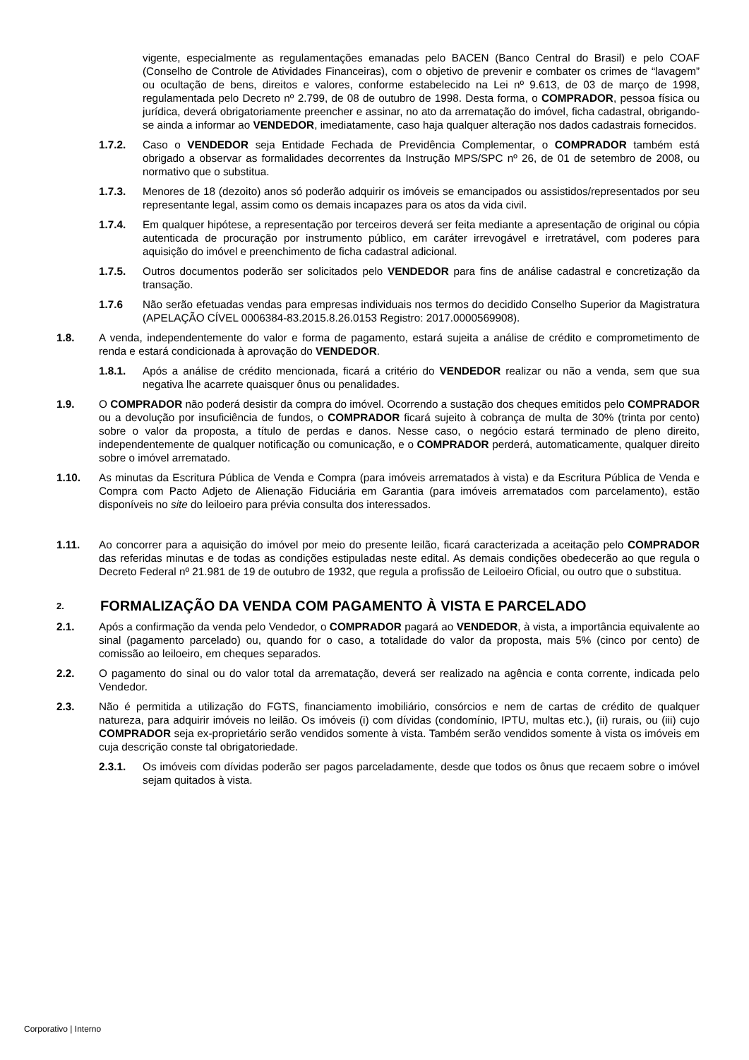vigente, especialmente as regulamentações emanadas pelo BACEN (Banco Central do Brasil) e pelo COAF (Conselho de Controle de Atividades Financeiras), com o objetivo de prevenir e combater os crimes de “lavagem” ou ocultação de bens, direitos e valores, conforme estabelecido na Lei nº 9.613, de 03 de março de 1998, regulamentada pelo Decreto nº 2.799, de 08 de outubro de 1998. Desta forma, o COMPRADOR, pessoa física ou jurídica, deverá obrigatoriamente preencher e assinar, no ato da arrematação do imóvel, ficha cadastral, obrigando-se ainda a informar ao VENDEDOR, imediatamente, caso haja qualquer alteração nos dados cadastrais fornecidos.
1.7.2. Caso o VENDEDOR seja Entidade Fechada de Previdência Complementar, o COMPRADOR também está obrigado a observar as formalidades decorrentes da Instrução MPS/SPC nº 26, de 01 de setembro de 2008, ou normativo que o substitua.
1.7.3. Menores de 18 (dezoito) anos só poderão adquirir os imóveis se emancipados ou assistidos/representados por seu representante legal, assim como os demais incapazes para os atos da vida civil.
1.7.4. Em qualquer hipótese, a representação por terceiros deverá ser feita mediante a apresentação de original ou cópia autenticada de procuração por instrumento público, em caráter irrevogável e irretratável, com poderes para aquisição do imóvel e preenchimento de ficha cadastral adicional.
1.7.5. Outros documentos poderão ser solicitados pelo VENDEDOR para fins de análise cadastral e concretização da transação.
1.7.6 Não serão efetuadas vendas para empresas individuais nos termos do decidido Conselho Superior da Magistratura (APELAÇÃO CÍVEL 0006384-83.2015.8.26.0153 Registro: 2017.0000569908).
1.8. A venda, independentemente do valor e forma de pagamento, estará sujeita a análise de crédito e comprometimento de renda e estará condicionada à aprovação do VENDEDOR.
1.8.1. Após a análise de crédito mencionada, ficará a critério do VENDEDOR realizar ou não a venda, sem que sua negativa lhe acarrete quaisquer ônus ou penalidades.
1.9. O COMPRADOR não poderá desistir da compra do imóvel. Ocorrendo a sustação dos cheques emitidos pelo COMPRADOR ou a devolução por insuficiência de fundos, o COMPRADOR ficará sujeito à cobrança de multa de 30% (trinta por cento) sobre o valor da proposta, a título de perdas e danos. Nesse caso, o negócio estará terminado de pleno direito, independentemente de qualquer notificação ou comunicação, e o COMPRADOR perderá, automaticamente, qualquer direito sobre o imóvel arrematado.
1.10. As minutas da Escritura Pública de Venda e Compra (para imóveis arrematados à vista) e da Escritura Pública de Venda e Compra com Pacto Adjeto de Alienação Fiduciária em Garantia (para imóveis arrematados com parcelamento), estão disponíveis no site do leiloeiro para prévia consulta dos interessados.
1.11. Ao concorrer para a aquisição do imóvel por meio do presente leilão, ficará caracterizada a aceitação pelo COMPRADOR das referidas minutas e de todas as condições estipuladas neste edital. As demais condições obedecerão ao que regula o Decreto Federal nº 21.981 de 19 de outubro de 1932, que regula a profissão de Leiloeiro Oficial, ou outro que o substitua.
2. FORMALIZAÇÃO DA VENDA COM PAGAMENTO À VISTA E PARCELADO
2.1. Após a confirmação da venda pelo Vendedor, o COMPRADOR pagará ao VENDEDOR, à vista, a importância equivalente ao sinal (pagamento parcelado) ou, quando for o caso, a totalidade do valor da proposta, mais 5% (cinco por cento) de comissão ao leiloeiro, em cheques separados.
2.2. O pagamento do sinal ou do valor total da arrematação, deverá ser realizado na agência e conta corrente, indicada pelo Vendedor.
2.3. Não é permitida a utilização do FGTS, financiamento imobiliário, consórcios e nem de cartas de crédito de qualquer natureza, para adquirir imóveis no leilão. Os imóveis (i) com dívidas (condomínio, IPTU, multas etc.), (ii) rurais, ou (iii) cujo COMPRADOR seja ex-proprietário serão vendidos somente à vista. Também serão vendidos somente à vista os imóveis em cuja descrição conste tal obrigatoriedade.
2.3.1. Os imóveis com dívidas poderão ser pagos parceladamente, desde que todos os ônus que recaem sobre o imóvel sejam quitados à vista.
Corporativo | Interno